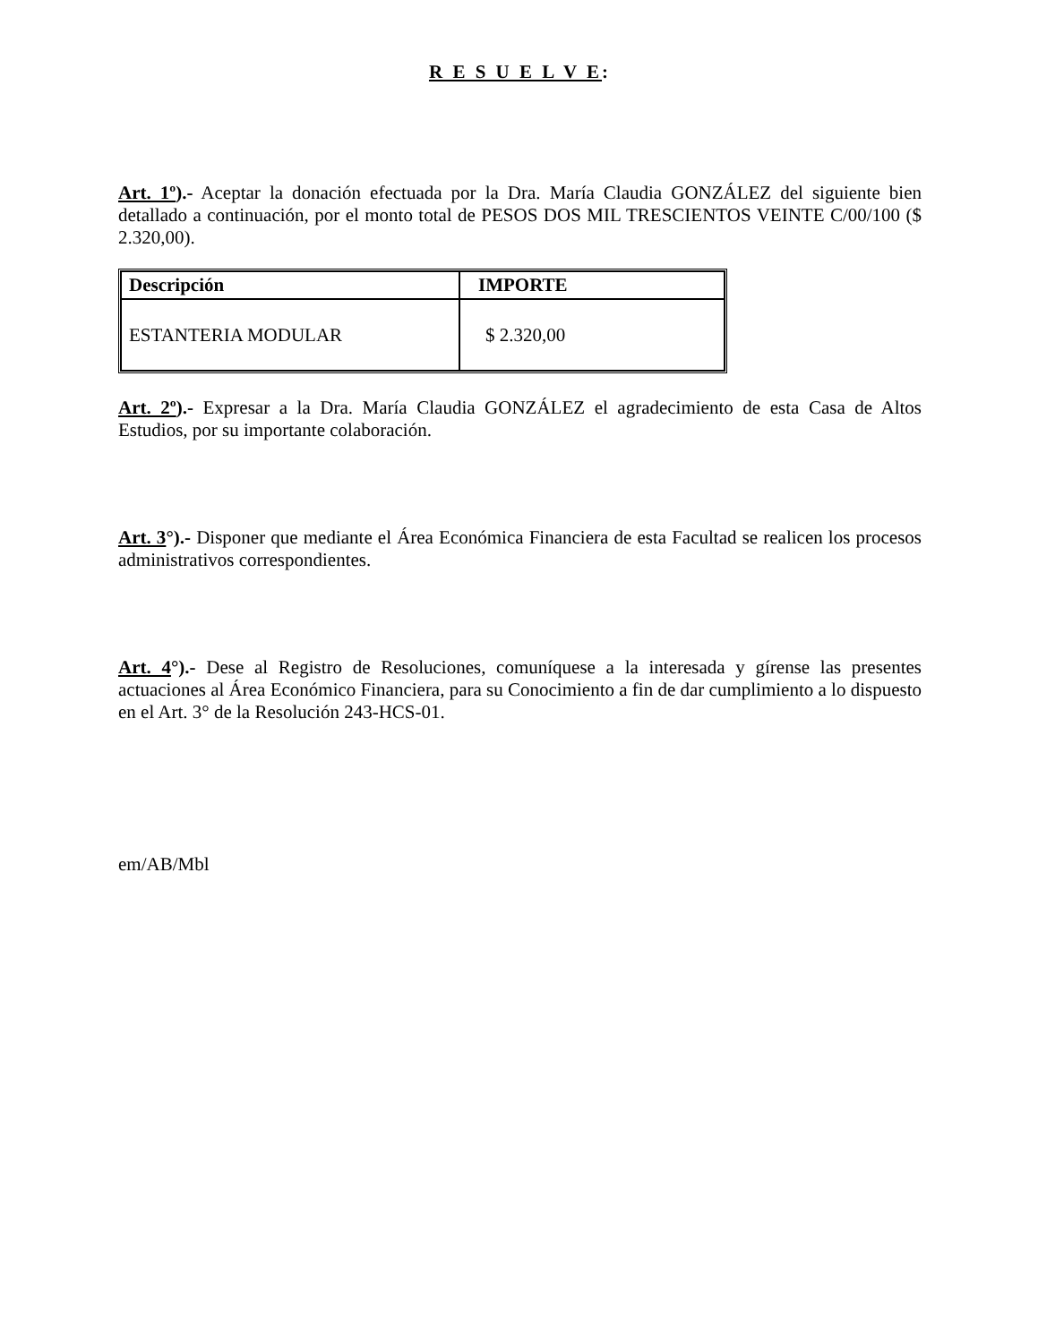R E S U E L V E:
Art. 1º).- Aceptar la donación efectuada por la Dra. María Claudia GONZÁLEZ del siguiente bien detallado a continuación, por el monto total de PESOS DOS MIL TRESCIENTOS VEINTE C/00/100 ($ 2.320,00).
| Descripción | IMPORTE |
| --- | --- |
| ESTANTERIA MODULAR | $ 2.320,00 |
Art. 2º).- Expresar a la Dra. María Claudia GONZÁLEZ el agradecimiento de esta Casa de Altos Estudios, por su importante colaboración.
Art. 3°).- Disponer que mediante el Área Económica Financiera de esta Facultad se realicen los procesos administrativos correspondientes.
Art. 4°).- Dese al Registro de Resoluciones, comuníquese a la interesada y gírense las presentes actuaciones al Área Económico Financiera, para su Conocimiento a fin de dar cumplimiento a lo dispuesto en el Art. 3° de la Resolución 243-HCS-01.
em/AB/Mbl